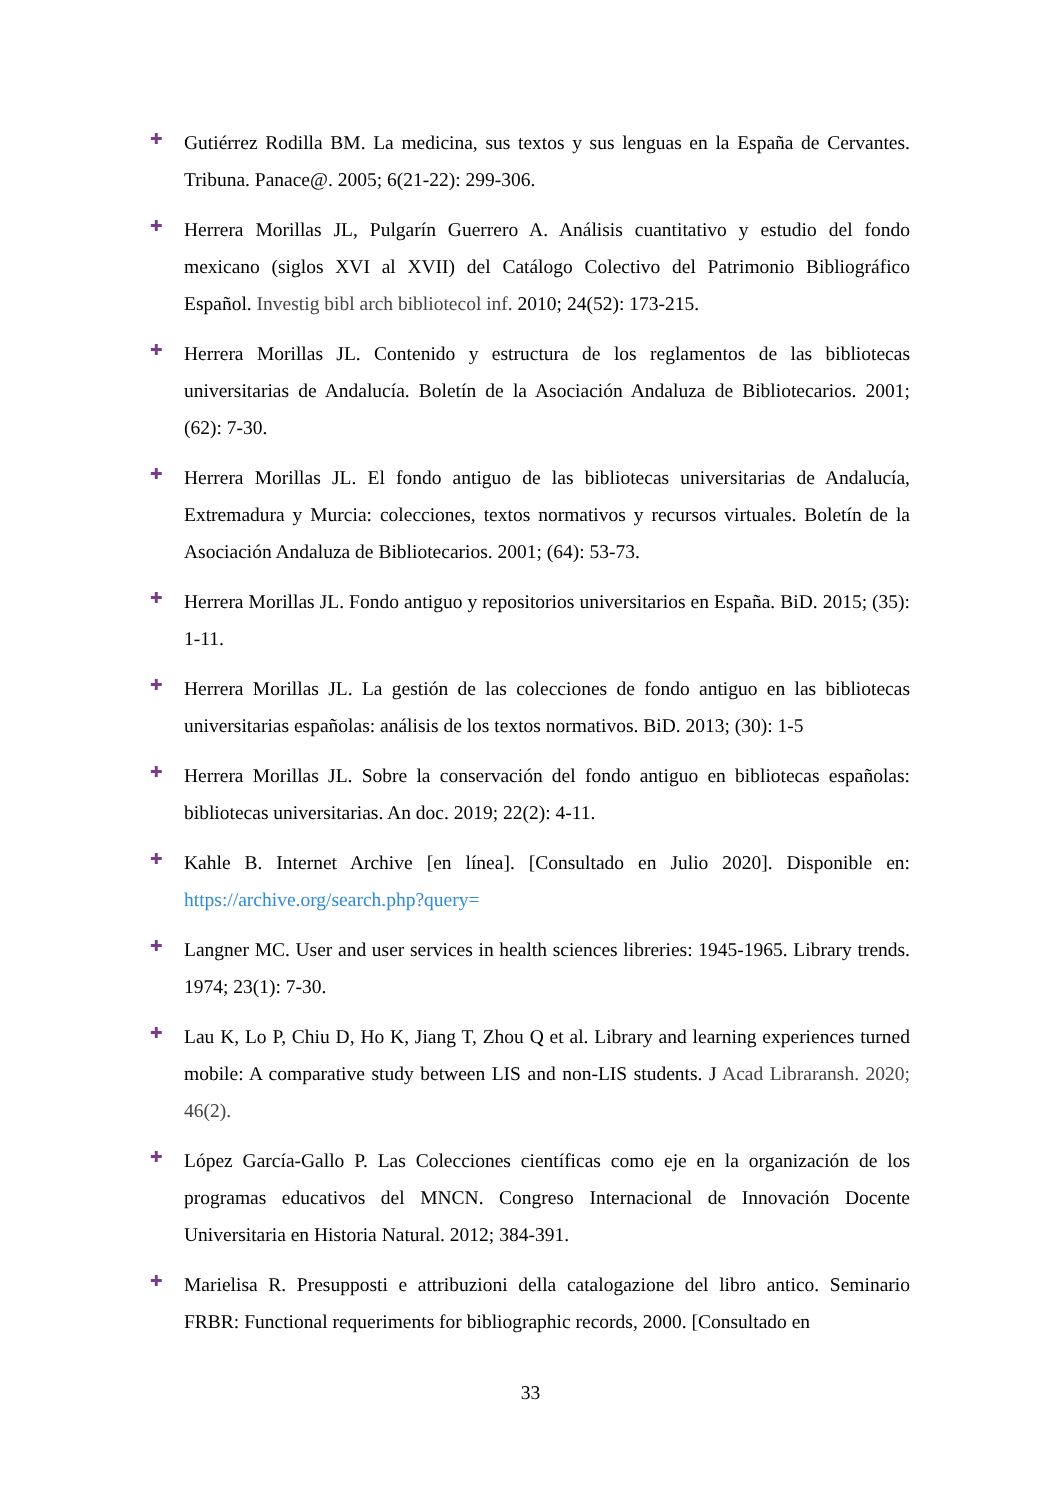✚
Gutiérrez Rodilla BM. La medicina, sus textos y sus lenguas en la España de Cervantes. Tribuna. Panace@. 2005; 6(21-22): 299-306.
✚
Herrera Morillas JL, Pulgarín Guerrero A. Análisis cuantitativo y estudio del fondo mexicano (siglos XVI al XVII) del Catálogo Colectivo del Patrimonio Bibliográfico Español. Investig bibl arch bibliotecol inf. 2010; 24(52): 173-215.
✚
Herrera Morillas JL. Contenido y estructura de los reglamentos de las bibliotecas universitarias de Andalucía. Boletín de la Asociación Andaluza de Bibliotecarios. 2001; (62): 7-30.
✚
Herrera Morillas JL. El fondo antiguo de las bibliotecas universitarias de Andalucía, Extremadura y Murcia: colecciones, textos normativos y recursos virtuales. Boletín de la Asociación Andaluza de Bibliotecarios. 2001; (64): 53-73.
✚
Herrera Morillas JL. Fondo antiguo y repositorios universitarios en España. BiD. 2015; (35): 1-11.
✚
Herrera Morillas JL. La gestión de las colecciones de fondo antiguo en las bibliotecas universitarias españolas: análisis de los textos normativos. BiD. 2013; (30): 1-5
✚
Herrera Morillas JL. Sobre la conservación del fondo antiguo en bibliotecas españolas: bibliotecas universitarias. An doc. 2019; 22(2): 4-11.
✚
Kahle B. Internet Archive [en línea]. [Consultado en Julio 2020]. Disponible en: https://archive.org/search.php?query=
✚
Langner MC. User and user services in health sciences libreries: 1945-1965. Library trends. 1974; 23(1): 7-30.
✚
Lau K, Lo P, Chiu D, Ho K, Jiang T, Zhou Q et al. Library and learning experiences turned mobile: A comparative study between LIS and non-LIS students. J Acad Libraransh. 2020; 46(2).
✚
López García-Gallo P. Las Colecciones científicas como eje en la organización de los programas educativos del MNCN. Congreso Internacional de Innovación Docente Universitaria en Historia Natural. 2012; 384-391.
✚
Marielisa R. Presupposti e attribuzioni della catalogazione del libro antico. Seminario FRBR: Functional requeriments for bibliographic records, 2000. [Consultado en
33